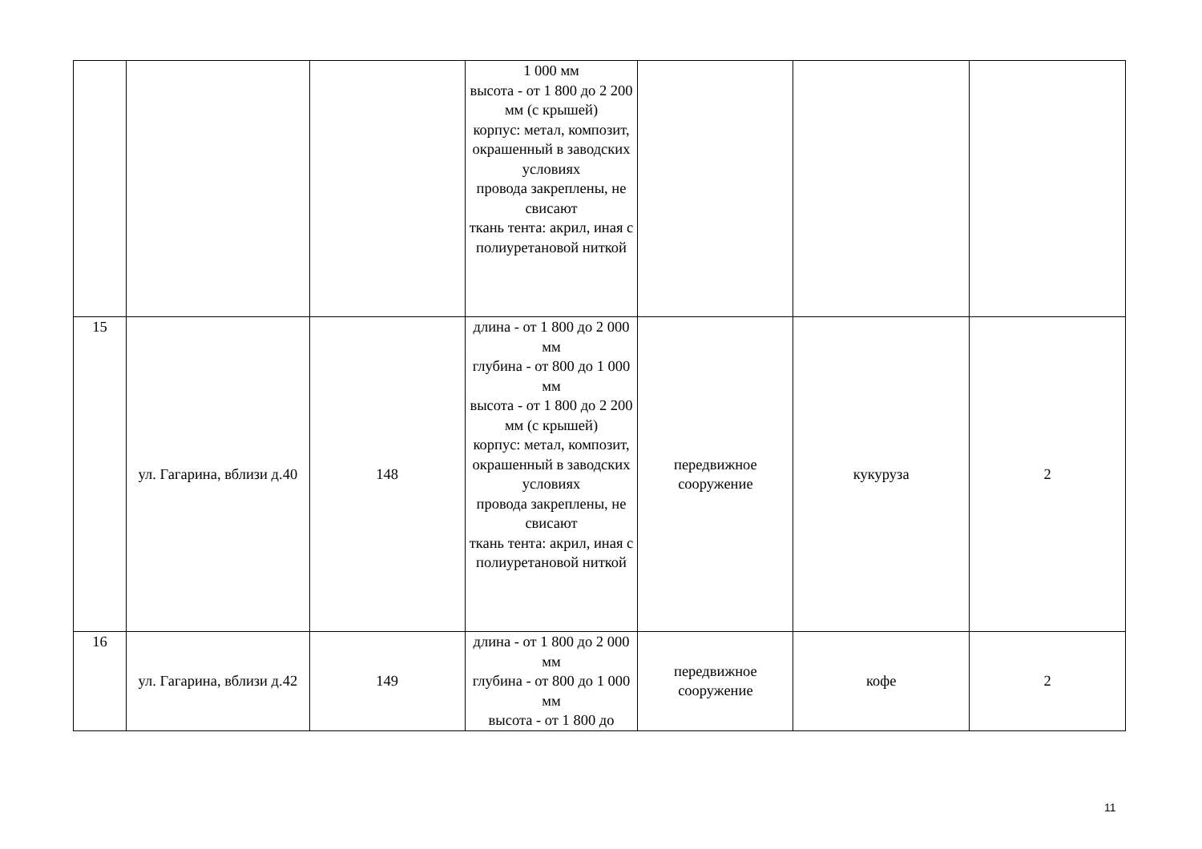| | | | 1 000 мм высота - от 1 800 до 2 200 мм (с крышей) корпус: метал, композит, окрашенный в заводских условиях провода закреплены, не свисают ткань тента: акрил, иная с полиуретановой ниткой | | | |
| 15 | ул. Гагарина, вблизи д.40 | 148 | длина - от 1 800 до 2 000 мм глубина - от 800 до 1 000 мм высота - от 1 800 до 2 200 мм (с крышей) корпус: метал, композит, окрашенный в заводских условиях провода закреплены, не свисают ткань тента: акрил, иная с полиуретановой ниткой | передвижное сооружение | кукуруза | 2 |
| 16 | ул. Гагарина, вблизи д.42 | 149 | длина - от 1 800 до 2 000 мм глубина - от 800 до 1 000 мм высота - от 1 800 до | передвижное сооружение | кофе | 2 |
11